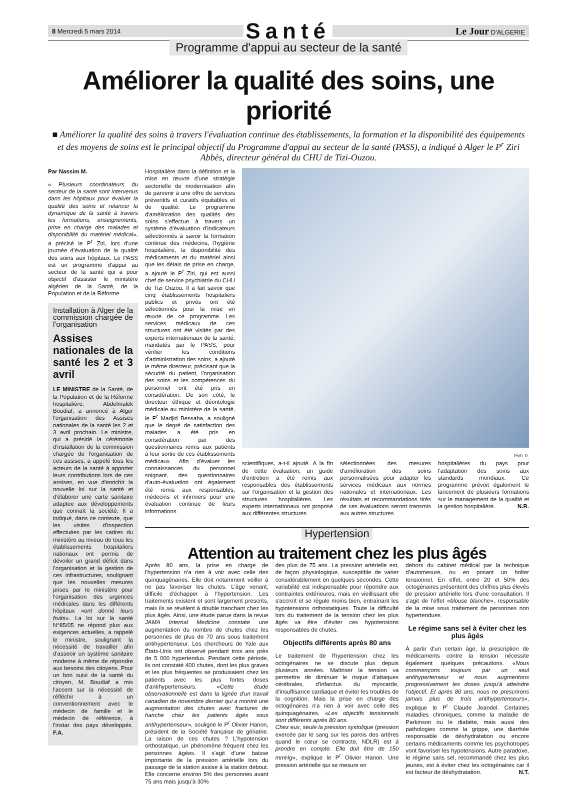8 Mercredi 5 mars 2014 Santé Le Jour D'ALGERIE
Programme d'appui au secteur de la santé
Améliorer la qualité des soins, une priorité
■ Améliorer la qualité des soins à travers l'évaluation continue des établissements, la formation et la disponibilité des équipements et des moyens de soins est le principal objectif du Programme d'appui au secteur de la santé (PASS), a indiqué à Alger le P<sup>r</sup> Ziri Abbès, directeur général du CHU de Tizi-Ouzou.
Par Nassim M.
« Plusieurs coordinateurs du secteur de la santé sont intervenus dans les hôpitaux pour évaluer la qualité des soins et relancer la dynamique de la santé à travers les formations, enseignements, prise en charge des malades et disponibilité du matériel médical», a précisé le P<sup>r</sup> Ziri, lors d'une journée d'évaluation de la qualité des soins aux hôpitaux. Le PASS est un programme d'appui au secteur de la santé qui a pour objectif d'assister le ministère algérien de la Santé, de la Population et de la Réforme
Installation à Alger de la commission chargée de l'organisation
Assises nationales de la santé les 2 et 3 avril
LE MINISTRE de la Santé, de la Population et de la Réforme hospitalière, Abdelmalek Boudiaf, a annoncé à Alger l'organisation des Assises nationales de la santé les 2 et 3 avril prochain. Le ministre, qui a présidé la cérémonie d'installation de la commission chargée de l'organisation de ces assises, a appelé tous les acteurs de la santé à apporter leurs contributions lors de ces assises, en vue d'enrichir la nouvelle loi sur la santé et d'élaborer une carte sanitaire adaptee aux développements que connaît la société. Il a indiqué, dans ce contexte, que les visites d'inspection effectuées par les cadres du ministère au niveau de tous les établissements hospitaliers nationaux ont permis de dévoiler un grand déficit dans l'organisation et la gestion de ces infrastructures, soulignant que les nouvelles mesures prises par le ministère pour l'organisation des urgences médicales dans les différents hôpitaux «ont donné leurs fruits». La loi sur la santé N°85/05 ne répond plus aux exigences actuelles, a rappelé le ministre, soulignant la nécessité de travailler afin d'asseoir un système sanitaire moderne à même de répondre aux besoins des citoyens. Pour un bon suivi de la santé du citoyen, M. Boudiaf a mis l'accent sur la nécessité de réfléchir à un conventionnement avec le médecin de famille et le médecin de référence, à l'instar des pays développés. F.A.
Hospitalière dans la définition et la mise en œuvre d'une stratégie sectorielle de modernisation afin de parvenir à une offre de services préventifs et curatifs équitables et de qualité. Le programme d'amélioration des qualités des soins s'effectue à travers un système d'évaluation d'indicateurs sélectionnés à savoir la formation continue des médecins, l'hygiène hospitalière, la disponibilité des médicaments et du matériel ainsi que les délais de prise en charge, a ajouté le P<sup>r</sup> Ziri, qui est aussi chef de service psychiatrie du CHU de Tizi Ouzou. Il a fait savoir que cinq établissements hospitaliers publics et privés ont été sélectionnés pour la mise en œuvre de ce programme. Les services médicaux de ces structures ont été visités par des experts internationaux de la santé, mandatés par le PASS, pour vérifier les conditions d'administration des soins, a ajouté le même directeur, précisant que la sécurité du patient, l'organisation des soins et les compétences du personnel ont été pris en considération. De son côté, le directeur éthique et déontologie médicale au ministère de la santé, le P<sup>r</sup> Madjid Bessaha, a souligné que le degré de satisfaction des malades a été pris en considération par des questionnaires remis aux patients à leur sortie de ces établissements médicaux. Afin d'évaluer les connaissances du personnel soignant, des questionnaires d'auto-évaluation ont également été remis aux responsables, médecins et infirmiers pour une évaluation continue de leurs informations
Ph/D. R.
scientifiques, a-t-il ajouté. A la fin de cette évaluation, un guide d'entretien a été remis aux responsables des établissements sur l'organisation et la gestion des structures hospitalières. Les experts internationaux ont proposé aux différentes structures
sélectionnées des mesures d'amélioration des soins personnalisées pour adapter les services médicaux aux normes nationales et internationaux. Les résultats et recommandations tirés de ces évaluations seront transmis aux autres structures
hospitalières du pays pour l'adaptation des soins aux standards mondiaux. Ce programme prévoit également le lancement de plusieurs formations sur le management de la qualité et la gestion hospitalière. N.R.
Hypertension
Attention au traitement chez les plus âgés
Après 80 ans, la prise en charge de l'hypertension n'a rien à voir avec celle des quinquagénaires. Elle doit notamment veiller à ne pas favoriser les chutes. L'âge venant, difficile d'échapper à l'hypertension. Les traitements existent et sont largement prescrits, mais ils se révèlent à double tranchant chez les plus âgés. Ainsi, une étude parue dans la revue JAMA Internal Medicine constate une augmentation du nombre de chutes chez les personnes de plus de 70 ans sous traitement antihypertenseur. Les chercheurs de Yale aux États-Unis ont observé pendant trois ans près de 5 000 hypertendus. Pendant cette période, ils ont constaté 400 chutes, dont les plus graves et les plus fréquentes se produisaient chez les patients avec les plus fortes doses d'antihypertenseurs. «Cette étude observationnelle est dans la lignée d'un travail canadien de novembre dernier qui a montré une augmentation des chutes avec fractures de hanche chez les patients âgés sous antihypertenseur», souligne le P<sup>r</sup> Olivier Hanon, président de la Société française de gériatrie. La raison de ces chutes ? L'hypotension orthostatique, un phénomène fréquent chez les personnes âgées. Il s'agit d'une baisse importante de la pression artérielle lors du passage de la station assise à la station debout. Elle concerne environ 5% des personnes avant 75 ans mais jusqu'à 30%
des plus de 75 ans. La pression artérielle est, de façon physiologique, susceptible de varier considérablement en quelques secondes. Cette variabilité est indispensable pour répondre aux contraintes extérieures, mais en vieillissant elle s'accroît et se régule moins bien, entraînant les hypotensions orthostatiques. Toute la difficulté lors du traitement de la tension chez les plus âgés va être d'éviter ces hypotensions responsables de chutes.
Objectifs différents après 80 ans
Le traitement de l'hypertension chez les octogénaires ne se discute plus depuis plusieurs années. Maîtriser la tension va permettre de diminuer le risque d'attaques cérébrales, d'infarctus du myocarde, d'insuffisance cardiaque et éviter les troubles de la cognition. Mais la prise en charge des octogénaires n'a rien à voir avec celle des quinquagénaires. «Les objectifs tensionnels sont différents après 80 ans.
Chez eux, seule la pression systolique (pression exercée par le sang sur les parois des artères quand le cœur se contracte, NDLR) est à prendre en compte. Elle doit être de 150 mmHg», explique le P<sup>r</sup> Olivier Hanon. Une pression artérielle qui se mesure en
dehors du cabinet médical par la technique d'automesure, ou en posant un holter tensionnel. En effet, entre 20 et 50% des octogénaires présentent des chiffres plus élevés de pression artérielle lors d'une consultation. Il s'agit de l'effet «blouse blanche», responsable de la mise sous traitement de personnes non hypertendues
Le régime sans sel à éviter chez les plus âgés
À partir d'un certain âge, la prescription de médicaments contre la tension nécessite également quelques précautions. «Nous commençons toujours par un seul antihypertenseur et nous augmentons progressivement les doses jusqu'à atteindre l'objectif. Et après 80 ans, nous ne prescrirons jamais plus de trois antihypertenseurs», explique le P<sup>r</sup> Claude Jeandel. Certaines maladies chroniques, comme la maladie de Parkinson ou le diabète, mais aussi des pathologies comme la grippe, une diarrhée responsable de déshydratation ou encore certains médicaments comme les psychotropes vont favoriser les hypotensions. Autre paradoxe, le régime sans sel, recommandé chez les plus jeunes, est à éviter chez les octogénaires car il est facteur de déshydratation. N.T.